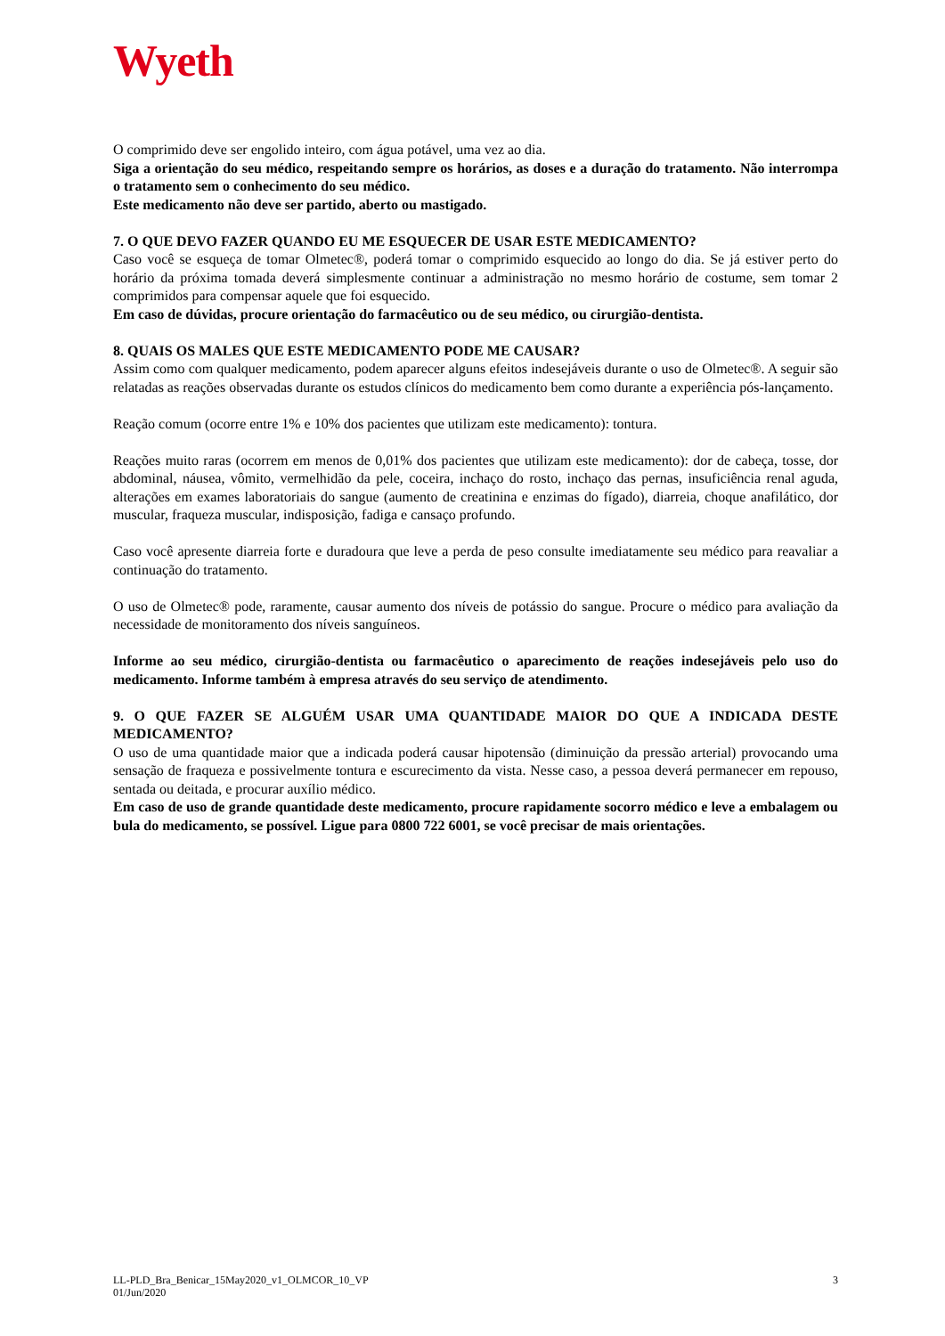Wyeth
O comprimido deve ser engolido inteiro, com água potável, uma vez ao dia.
Siga a orientação do seu médico, respeitando sempre os horários, as doses e a duração do tratamento. Não interrompa o tratamento sem o conhecimento do seu médico.
Este medicamento não deve ser partido, aberto ou mastigado.
7. O QUE DEVO FAZER QUANDO EU ME ESQUECER DE USAR ESTE MEDICAMENTO?
Caso você se esqueça de tomar Olmetec®, poderá tomar o comprimido esquecido ao longo do dia. Se já estiver perto do horário da próxima tomada deverá simplesmente continuar a administração no mesmo horário de costume, sem tomar 2 comprimidos para compensar aquele que foi esquecido.
Em caso de dúvidas, procure orientação do farmacêutico ou de seu médico, ou cirurgião-dentista.
8. QUAIS OS MALES QUE ESTE MEDICAMENTO PODE ME CAUSAR?
Assim como com qualquer medicamento, podem aparecer alguns efeitos indesejáveis durante o uso de Olmetec®. A seguir são relatadas as reações observadas durante os estudos clínicos do medicamento bem como durante a experiência pós-lançamento.
Reação comum (ocorre entre 1% e 10% dos pacientes que utilizam este medicamento): tontura.
Reações muito raras (ocorrem em menos de 0,01% dos pacientes que utilizam este medicamento): dor de cabeça, tosse, dor abdominal, náusea, vômito, vermelhidão da pele, coceira, inchaço do rosto, inchaço das pernas, insuficiência renal aguda, alterações em exames laboratoriais do sangue (aumento de creatinina e enzimas do fígado), diarreia, choque anafilático, dor muscular, fraqueza muscular, indisposição, fadiga e cansaço profundo.
Caso você apresente diarreia forte e duradoura que leve a perda de peso consulte imediatamente seu médico para reavaliar a continuação do tratamento.
O uso de Olmetec® pode, raramente, causar aumento dos níveis de potássio do sangue. Procure o médico para avaliação da necessidade de monitoramento dos níveis sanguíneos.
Informe ao seu médico, cirurgião-dentista ou farmacêutico o aparecimento de reações indesejáveis pelo uso do medicamento. Informe também à empresa através do seu serviço de atendimento.
9. O QUE FAZER SE ALGUÉM USAR UMA QUANTIDADE MAIOR DO QUE A INDICADA DESTE MEDICAMENTO?
O uso de uma quantidade maior que a indicada poderá causar hipotensão (diminuição da pressão arterial) provocando uma sensação de fraqueza e possivelmente tontura e escurecimento da vista. Nesse caso, a pessoa deverá permanecer em repouso, sentada ou deitada, e procurar auxílio médico.
Em caso de uso de grande quantidade deste medicamento, procure rapidamente socorro médico e leve a embalagem ou bula do medicamento, se possível. Ligue para 0800 722 6001, se você precisar de mais orientações.
LL-PLD_Bra_Benicar_15May2020_v1_OLMCOR_10_VP
01/Jun/2020
3